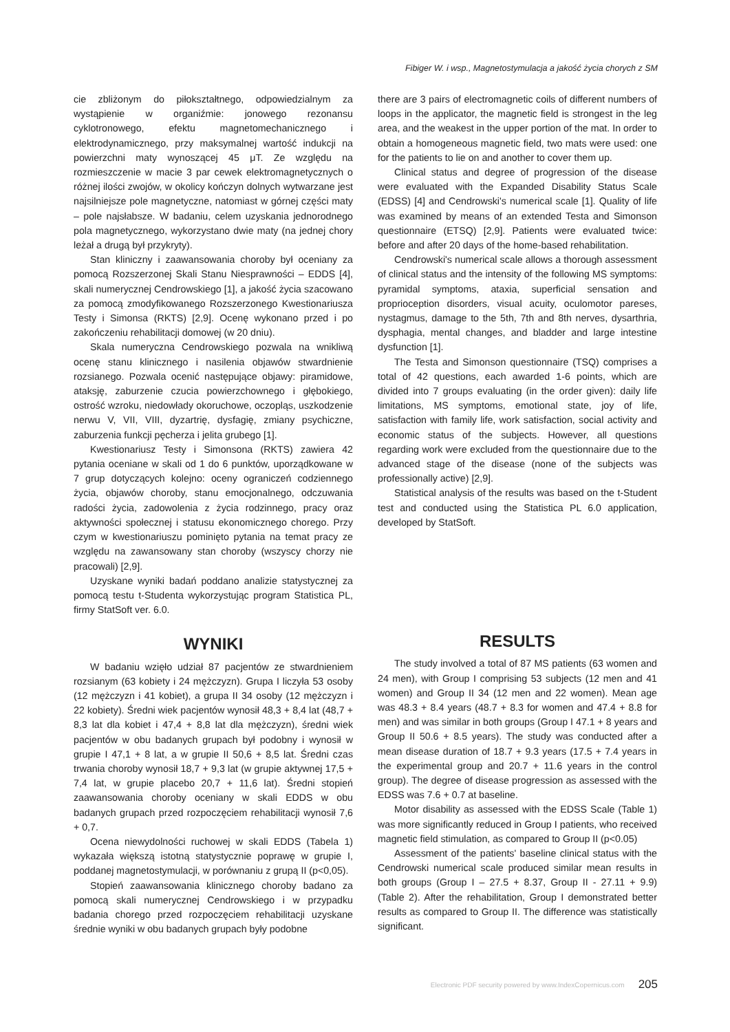Fibiger W. i wsp., Magnetostymulacja a jakość życia chorych z SM
cie zbliżonym do piłokształtnego, odpowiedzialnym za wystąpienie w organiźmie: jonowego rezonansu cyklotronowego, efektu magnetomechanicznego i elektrodynamicznego, przy maksymalnej wartość indukcji na powierzchni maty wynoszącej 45 μT. Ze względu na rozmieszczenie w macie 3 par cewek elektromagnetycznych o różnej ilości zwojów, w okolicy kończyn dolnych wytwarzane jest najsilniejsze pole magnetyczne, natomiast w górnej części maty – pole najsłabsze. W badaniu, celem uzyskania jednorodnego pola magnetycznego, wykorzystano dwie maty (na jednej chory leżał a drugą był przykryty).
Stan kliniczny i zaawansowania choroby był oceniany za pomocą Rozszerzonej Skali Stanu Niesprawności – EDDS [4], skali numerycznej Cendrowskiego [1], a jakość życia szacowano za pomocą zmodyfikowanego Rozszerzonego Kwestionariusza Testy i Simonsa (RKTS) [2,9]. Ocenę wykonano przed i po zakończeniu rehabilitacji domowej (w 20 dniu).
Skala numeryczna Cendrowskiego pozwala na wnikliwą ocenę stanu klinicznego i nasilenia objawów stwardnienie rozsianego. Pozwala ocenić następujące objawy: piramidowe, ataksję, zaburzenie czucia powierzchownego i głębokiego, ostrość wzroku, niedowłady okoruchowe, oczopląs, uszkodzenie nerwu V, VII, VIII, dyzartrię, dysfagię, zmiany psychiczne, zaburzenia funkcji pęcherza i jelita grubego [1].
Kwestionariusz Testy i Simonsona (RKTS) zawiera 42 pytania oceniane w skali od 1 do 6 punktów, uporządkowane w 7 grup dotyczących kolejno: oceny ograniczeń codziennego życia, objawów choroby, stanu emocjonalnego, odczuwania radości życia, zadowolenia z życia rodzinnego, pracy oraz aktywności społecznej i statusu ekonomicznego chorego. Przy czym w kwestionariuszu pominięto pytania na temat pracy ze względu na zawansowany stan choroby (wszyscy chorzy nie pracowali) [2,9].
Uzyskane wyniki badań poddano analizie statystycznej za pomocą testu t-Studenta wykorzystując program Statistica PL, firmy StatSoft ver. 6.0.
WYNIKI
W badaniu wzięło udział 87 pacjentów ze stwardnieniem rozsianym (63 kobiety i 24 mężczyzn). Grupa I liczyła 53 osoby (12 mężczyzn i 41 kobiet), a grupa II 34 osoby (12 mężczyzn i 22 kobiety). Średni wiek pacjentów wynosił 48,3 + 8,4 lat (48,7 + 8,3 lat dla kobiet i 47,4 + 8,8 lat dla mężczyzn), średni wiek pacjentów w obu badanych grupach był podobny i wynosił w grupie I 47,1 + 8 lat, a w grupie II 50,6 + 8,5 lat. Średni czas trwania choroby wynosił 18,7 + 9,3 lat (w grupie aktywnej 17,5 + 7,4 lat, w grupie placebo 20,7 + 11,6 lat). Średni stopień zaawansowania choroby oceniany w skali EDDS w obu badanych grupach przed rozpoczęciem rehabilitacji wynosił 7,6 + 0,7.
Ocena niewydolności ruchowej w skali EDDS (Tabela 1) wykazała większą istotną statystycznie poprawę w grupie I, poddanej magnetostymulacji, w porównaniu z grupą II (p<0,05).
Stopień zaawansowania klinicznego choroby badano za pomocą skali numerycznej Cendrowskiego i w przypadku badania chorego przed rozpoczęciem rehabilitacji uzyskane średnie wyniki w obu badanych grupach były podobne
there are 3 pairs of electromagnetic coils of different numbers of loops in the applicator, the magnetic field is strongest in the leg area, and the weakest in the upper portion of the mat. In order to obtain a homogeneous magnetic field, two mats were used: one for the patients to lie on and another to cover them up.
Clinical status and degree of progression of the disease were evaluated with the Expanded Disability Status Scale (EDSS) [4] and Cendrowski's numerical scale [1]. Quality of life was examined by means of an extended Testa and Simonson questionnaire (ETSQ) [2,9]. Patients were evaluated twice: before and after 20 days of the home-based rehabilitation.
Cendrowski's numerical scale allows a thorough assessment of clinical status and the intensity of the following MS symptoms: pyramidal symptoms, ataxia, superficial sensation and proprioception disorders, visual acuity, oculomotor pareses, nystagmus, damage to the 5th, 7th and 8th nerves, dysarthria, dysphagia, mental changes, and bladder and large intestine dysfunction [1].
The Testa and Simonson questionnaire (TSQ) comprises a total of 42 questions, each awarded 1-6 points, which are divided into 7 groups evaluating (in the order given): daily life limitations, MS symptoms, emotional state, joy of life, satisfaction with family life, work satisfaction, social activity and economic status of the subjects. However, all questions regarding work were excluded from the questionnaire due to the advanced stage of the disease (none of the subjects was professionally active) [2,9].
Statistical analysis of the results was based on the t-Student test and conducted using the Statistica PL 6.0 application, developed by StatSoft.
RESULTS
The study involved a total of 87 MS patients (63 women and 24 men), with Group I comprising 53 subjects (12 men and 41 women) and Group II 34 (12 men and 22 women). Mean age was 48.3 + 8.4 years (48.7 + 8.3 for women and 47.4 + 8.8 for men) and was similar in both groups (Group I 47.1 + 8 years and Group II 50.6 + 8.5 years). The study was conducted after a mean disease duration of 18.7 + 9.3 years (17.5 + 7.4 years in the experimental group and 20.7 + 11.6 years in the control group). The degree of disease progression as assessed with the EDSS was 7.6 + 0.7 at baseline.
Motor disability as assessed with the EDSS Scale (Table 1) was more significantly reduced in Group I patients, who received magnetic field stimulation, as compared to Group II (p<0.05)
Assessment of the patients' baseline clinical status with the Cendrowski numerical scale produced similar mean results in both groups (Group I – 27.5 + 8.37, Group II - 27.11 + 9.9) (Table 2). After the rehabilitation, Group I demonstrated better results as compared to Group II. The difference was statistically significant.
Electronic PDF security powered by www.IndexCopernicus.com 205